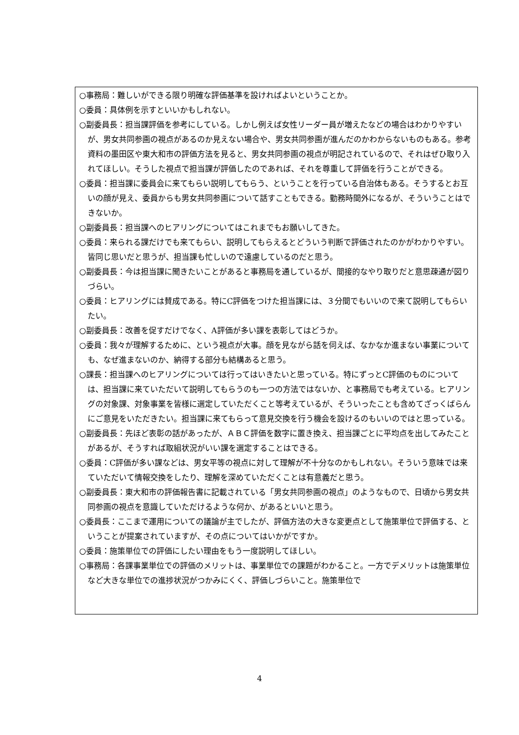○事務局：難しいができる限り明確な評価基準を設ければよいということか。
○委員：具体例を示すといいかもしれない。
○副委員長：担当課評価を参考にしている。しかし例えば女性リーダー員が増えたなどの場合はわかりやすいが、男女共同参画の視点があるのか見えない場合や、男女共同参画が進んだのかわからないものもある。参考資料の墨田区や東大和市の評価方法を見ると、男女共同参画の視点が明記されているので、それはぜひ取り入れてほしい。そうした視点で担当課が評価したのであれば、それを尊重して評価を行うことができる。
○委員：担当課に委員会に来てもらい説明してもらう、ということを行っている自治体もある。そうするとお互いの顔が見え、委員からも男女共同参画について話すこともできる。勤務時間外になるが、そういうことはできないか。
○副委員長：担当課へのヒアリングについてはこれまでもお願いしてきた。
○委員：来られる課だけでも来てもらい、説明してもらえるとどういう判断で評価されたのかがわかりやすい。皆同じ思いだと思うが、担当課も忙しいので遠慮しているのだと思う。
○副委員長：今は担当課に聞きたいことがあると事務局を通しているが、間接的なやり取りだと意思疎通が図りづらい。
○委員：ヒアリングには賛成である。特にC評価をつけた担当課には、３分間でもいいので来て説明してもらいたい。
○副委員長：改善を促すだけでなく、A評価が多い課を表彰してはどうか。
○委員：我々が理解するために、という視点が大事。顔を見ながら話を伺えば、なかなか進まない事業についても、なぜ進まないのか、納得する部分も結構あると思う。
○課長：担当課へのヒアリングについては行ってはいきたいと思っている。特にずっとC評価のものについては、担当課に来ていただいて説明してもらうのも一つの方法ではないか、と事務局でも考えている。ヒアリングの対象課、対象事業を皆様に選定していただくこと等考えているが、そういったことも含めてざっくばらんにご意見をいただきたい。担当課に来てもらって意見交換を行う機会を設けるのもいいのではと思っている。
○副委員長：先ほど表彰の話があったが、ＡＢＣ評価を数字に置き換え、担当課ごとに平均点を出してみたことがあるが、そうすれば取組状況がいい課を選定することはできる。
○委員：C評価が多い課などは、男女平等の視点に対して理解が不十分なのかもしれない。そういう意味では来ていただいて情報交換をしたり、理解を深めていただくことは有意義だと思う。
○副委員長：東大和市の評価報告書に記載されている「男女共同参画の視点」のようなもので、日頃から男女共同参画の視点を意識していただけるような何か、があるといいと思う。
○委員長：ここまで運用についての議論が主でしたが、評価方法の大きな変更点として施策単位で評価する、ということが提案されていますが、その点についてはいかがですか。
○委員：施策単位での評価にしたい理由をもう一度説明してほしい。
○事務局：各課事業単位での評価のメリットは、事業単位での課題がわかること。一方でデメリットは施策単位など大きな単位での進捗状況がつかみにくく、評価しづらいこと。施策単位で
4